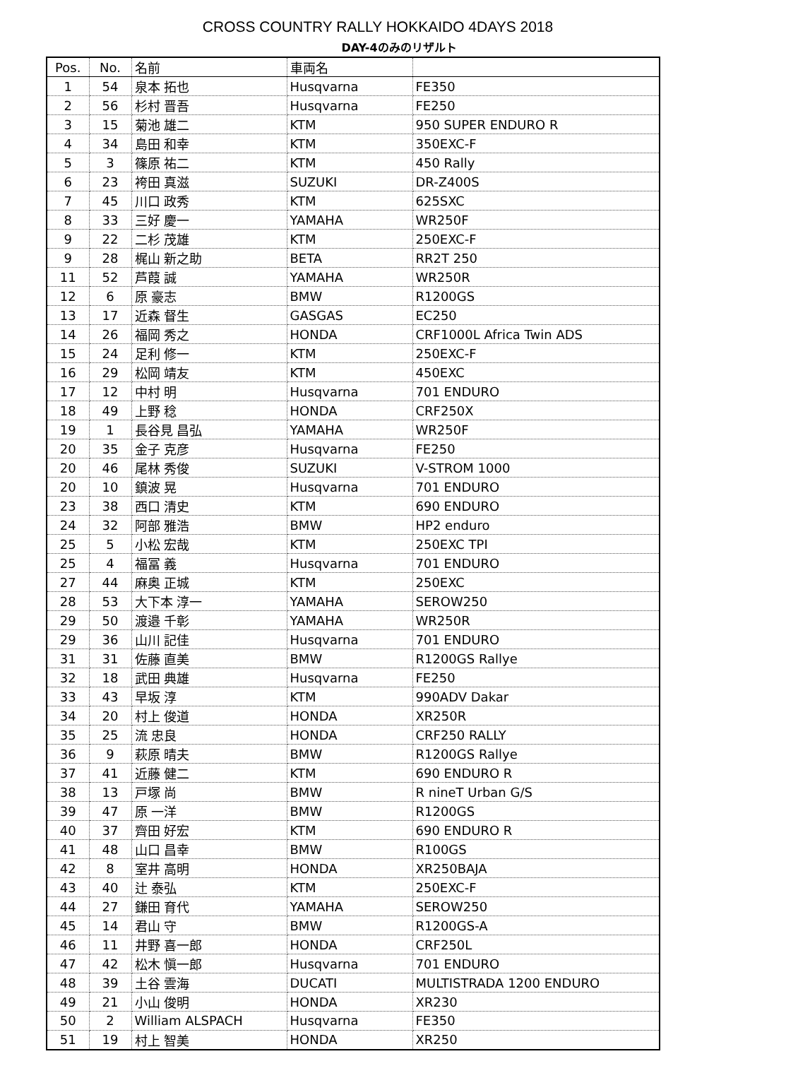CROSS COUNTRY RALLY HOKKAIDO 4DAYS 2018
DAY-4のみのリザルト
| Pos. | No. | 名前 | 車両名 | |
| --- | --- | --- | --- | --- |
| 1 | 54 | 泉本 拓也 | Husqvarna | FE350 |
| 2 | 56 | 杉村 晋吾 | Husqvarna | FE250 |
| 3 | 15 | 菊池 雄二 | KTM | 950 SUPER ENDURO R |
| 4 | 34 | 島田 和幸 | KTM | 350EXC-F |
| 5 | 3 | 篠原 祐二 | KTM | 450 Rally |
| 6 | 23 | 袴田 真滋 | SUZUKI | DR-Z400S |
| 7 | 45 | 川口 政秀 | KTM | 625SXC |
| 8 | 33 | 三好 慶一 | YAMAHA | WR250F |
| 9 | 22 | 二杉 茂雄 | KTM | 250EXC-F |
| 9 | 28 | 梶山 新之助 | BETA | RR2T 250 |
| 11 | 52 | 芦葭 誠 | YAMAHA | WR250R |
| 12 | 6 | 原 豪志 | BMW | R1200GS |
| 13 | 17 | 近森 督生 | GASGAS | EC250 |
| 14 | 26 | 福岡 秀之 | HONDA | CRF1000L Africa Twin ADS |
| 15 | 24 | 足利 修一 | KTM | 250EXC-F |
| 16 | 29 | 松岡 靖友 | KTM | 450EXC |
| 17 | 12 | 中村 明 | Husqvarna | 701 ENDURO |
| 18 | 49 | 上野 稔 | HONDA | CRF250X |
| 19 | 1 | 長谷見 昌弘 | YAMAHA | WR250F |
| 20 | 35 | 金子 克彦 | Husqvarna | FE250 |
| 20 | 46 | 尾林 秀俊 | SUZUKI | V-STROM 1000 |
| 20 | 10 | 鎮波 晃 | Husqvarna | 701 ENDURO |
| 23 | 38 | 西口 清史 | KTM | 690 ENDURO |
| 24 | 32 | 阿部 雅浩 | BMW | HP2 enduro |
| 25 | 5 | 小松 宏哉 | KTM | 250EXC TPI |
| 25 | 4 | 福冨 義 | Husqvarna | 701 ENDURO |
| 27 | 44 | 麻奥 正城 | KTM | 250EXC |
| 28 | 53 | 大下本 淳一 | YAMAHA | SEROW250 |
| 29 | 50 | 渡邉 千彰 | YAMAHA | WR250R |
| 29 | 36 | 山川 記佳 | Husqvarna | 701 ENDURO |
| 31 | 31 | 佐藤 直美 | BMW | R1200GS Rallye |
| 32 | 18 | 武田 典雄 | Husqvarna | FE250 |
| 33 | 43 | 早坂 淳 | KTM | 990ADV Dakar |
| 34 | 20 | 村上 俊道 | HONDA | XR250R |
| 35 | 25 | 流 忠良 | HONDA | CRF250 RALLY |
| 36 | 9 | 萩原 晴夫 | BMW | R1200GS Rallye |
| 37 | 41 | 近藤 健二 | KTM | 690 ENDURO R |
| 38 | 13 | 戸塚 尚 | BMW | R nineT Urban G/S |
| 39 | 47 | 原 一洋 | BMW | R1200GS |
| 40 | 37 | 齊田 好宏 | KTM | 690 ENDURO R |
| 41 | 48 | 山口 昌幸 | BMW | R100GS |
| 42 | 8 | 室井 高明 | HONDA | XR250BAJA |
| 43 | 40 | 辻 泰弘 | KTM | 250EXC-F |
| 44 | 27 | 鎌田 育代 | YAMAHA | SEROW250 |
| 45 | 14 | 君山 守 | BMW | R1200GS-A |
| 46 | 11 | 井野 喜一郎 | HONDA | CRF250L |
| 47 | 42 | 松木 愼一郎 | Husqvarna | 701 ENDURO |
| 48 | 39 | 土谷 雲海 | DUCATI | MULTISTRADA 1200 ENDURO |
| 49 | 21 | 小山 俊明 | HONDA | XR230 |
| 50 | 2 | William ALSPACH | Husqvarna | FE350 |
| 51 | 19 | 村上 智美 | HONDA | XR250 |